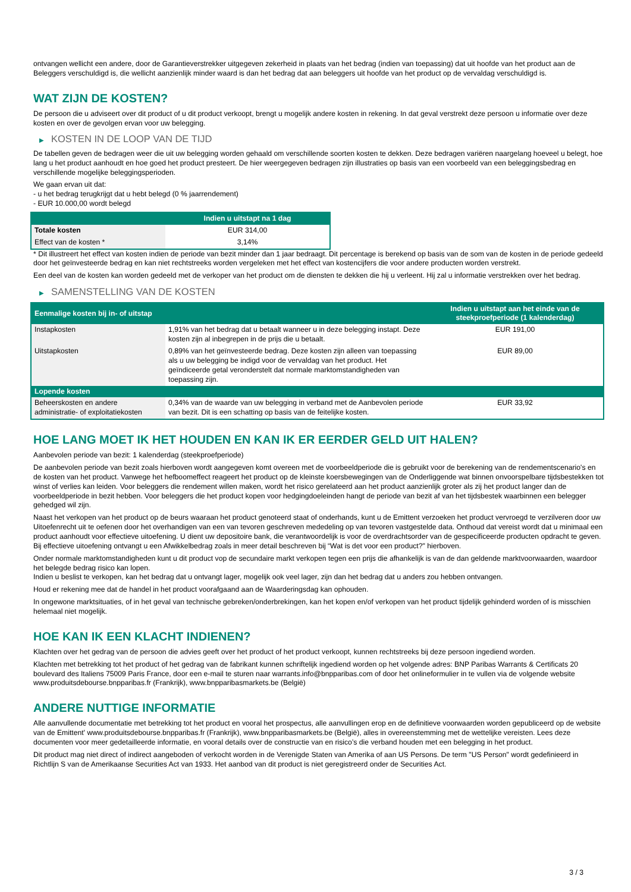ontvangen wellicht een andere, door de Garantieverstrekker uitgegeven zekerheid in plaats van het bedrag (indien van toepassing) dat uit hoofde van het product aan de Beleggers verschuldigd is, die wellicht aanzienlijk minder waard is dan het bedrag dat aan beleggers uit hoofde van het product op de vervaldag verschuldigd is.
WAT ZIJN DE KOSTEN?
De persoon die u adviseert over dit product of u dit product verkoopt, brengt u mogelijk andere kosten in rekening. In dat geval verstrekt deze persoon u informatie over deze kosten en over de gevolgen ervan voor uw belegging.
▶ KOSTEN IN DE LOOP VAN DE TIJD
De tabellen geven de bedragen weer die uit uw belegging worden gehaald om verschillende soorten kosten te dekken. Deze bedragen variëren naargelang hoeveel u belegt, hoe lang u het product aanhoudt en hoe goed het product presteert. De hier weergegeven bedragen zijn illustraties op basis van een voorbeeld van een beleggingsbedrag en verschillende mogelijke beleggingsperioden.
We gaan ervan uit dat:
- u het bedrag terugkrijgt dat u hebt belegd (0 % jaarrendement)
- EUR 10.000,00 wordt belegd
| | Indien u uitstapt na 1 dag |
| --- | --- |
| Totale kosten | EUR 314,00 |
| Effect van de kosten * | 3,14% |
* Dit illustreert het effect van kosten indien de periode van bezit minder dan 1 jaar bedraagt. Dit percentage is berekend op basis van de som van de kosten in de periode gedeeld door het geïnvesteerde bedrag en kan niet rechtstreeks worden vergeleken met het effect van kostencijfers die voor andere producten worden verstrekt.
Een deel van de kosten kan worden gedeeld met de verkoper van het product om de diensten te dekken die hij u verleent. Hij zal u informatie verstrekken over het bedrag.
▶ SAMENSTELLING VAN DE KOSTEN
| Eenmalige kosten bij in- of uitstap | | Indien u uitstapt aan het einde van de steekproefperiode (1 kalenderdag) |
| --- | --- | --- |
| Instapkosten | 1,91% van het bedrag dat u betaalt wanneer u in deze belegging instapt. Deze kosten zijn al inbegrepen in de prijs die u betaalt. | EUR 191,00 |
| Uitstapkosten | 0,89% van het geïnvesteerde bedrag. Deze kosten zijn alleen van toepassing als u uw belegging be indigd voor de vervaldag van het product. Het geïndiceerde getal veronderstelt dat normale marktomstandigheden van toepassing zijn. | EUR 89,00 |
| Lopende kosten | | |
| Beheerskosten en andere administratie- of exploitatiekosten | 0,34% van de waarde van uw belegging in verband met de Aanbevolen periode van bezit. Dit is een schatting op basis van de feitelijke kosten. | EUR 33,92 |
HOE LANG MOET IK HET HOUDEN EN KAN IK ER EERDER GELD UIT HALEN?
Aanbevolen periode van bezit: 1 kalenderdag (steekproefperiode)
De aanbevolen periode van bezit zoals hierboven wordt aangegeven komt overeen met de voorbeeldperiode die is gebruikt voor de berekening van de rendementscenario's en de kosten van het product. Vanwege het hefboomeffect reageert het product op de kleinste koersbewegingen van de Onderliggende wat binnen onvoorspelbare tijdsbestekken tot winst of verlies kan leiden. Voor beleggers die rendement willen maken, wordt het risico gerelateerd aan het product aanzienlijk groter als zij het product langer dan de voorbeeldperiode in bezit hebben. Voor beleggers die het product kopen voor hedgingdoeleinden hangt de periode van bezit af van het tijdsbestek waarbinnen een belegger gehedged wil zijn.
Naast het verkopen van het product op de beurs waaraan het product genoteerd staat of onderhands, kunt u de Emittent verzoeken het product vervroegd te verzilveren door uw Uitoefenrecht uit te oefenen door het overhandigen van een van tevoren geschreven mededeling op van tevoren vastgestelde data. Onthoud dat vereist wordt dat u minimaal een product aanhoudt voor effectieve uitoefening. U dient uw depositoire bank, die verantwoordelijk is voor de overdrachtsorder van de gespecificeerde producten opdracht te geven. Bij effectieve uitoefening ontvangt u een Afwikkelbedrag zoals in meer detail beschreven bij “Wat is det voor een product?" hierboven.
Onder normale marktomstandigheden kunt u dit product vop de secundaire markt verkopen tegen een prijs die afhankelijk is van de dan geldende marktvoorwaarden, waardoor het belegde bedrag risico kan lopen.
Indien u beslist te verkopen, kan het bedrag dat u ontvangt lager, mogelijk ook veel lager, zijn dan het bedrag dat u anders zou hebben ontvangen.
Houd er rekening mee dat de handel in het product voorafgaand aan de Waarderingsdag kan ophouden.
In ongewone marktsituaties, of in het geval van technische gebreken/onderbrekingen, kan het kopen en/of verkopen van het product tijdelijk gehinderd worden of is misschien helemaal niet mogelijk.
HOE KAN IK EEN KLACHT INDIENEN?
Klachten over het gedrag van de persoon die advies geeft over het product of het product verkoopt, kunnen rechtstreeks bij deze persoon ingediend worden.
Klachten met betrekking tot het product of het gedrag van de fabrikant kunnen schriftelijk ingediend worden op het volgende adres: BNP Paribas Warrants & Certificats 20 boulevard des Italiens 75009 Paris France, door een e-mail te sturen naar warrants.info@bnpparibas.com of door het onlineformulier in te vullen via de volgende website www.produitsdebourse.bnpparibas.fr (Frankrijk), www.bnpparibasmarkets.be (België)
ANDERE NUTTIGE INFORMATIE
Alle aanvullende documentatie met betrekking tot het product en vooral het prospectus, alle aanvullingen erop en de definitieve voorwaarden worden gepubliceerd op de website van de Emittent' www.produitsdebourse.bnpparibas.fr (Frankrijk), www.bnpparibasmarkets.be (België), alles in overeenstemming met de wettelijke vereisten. Lees deze documenten voor meer gedetailleerde informatie, en vooral details over de constructie van en risico’s die verband houden met een belegging in het product.
Dit product mag niet direct of indirect aangeboden of verkocht worden in de Verenigde Staten van Amerika of aan US Persons. De term "US Person" wordt gedefinieerd in Richtlijn S van de Amerikaanse Securities Act van 1933. Het aanbod van dit product is niet geregistreerd onder de Securities Act.
3 / 3